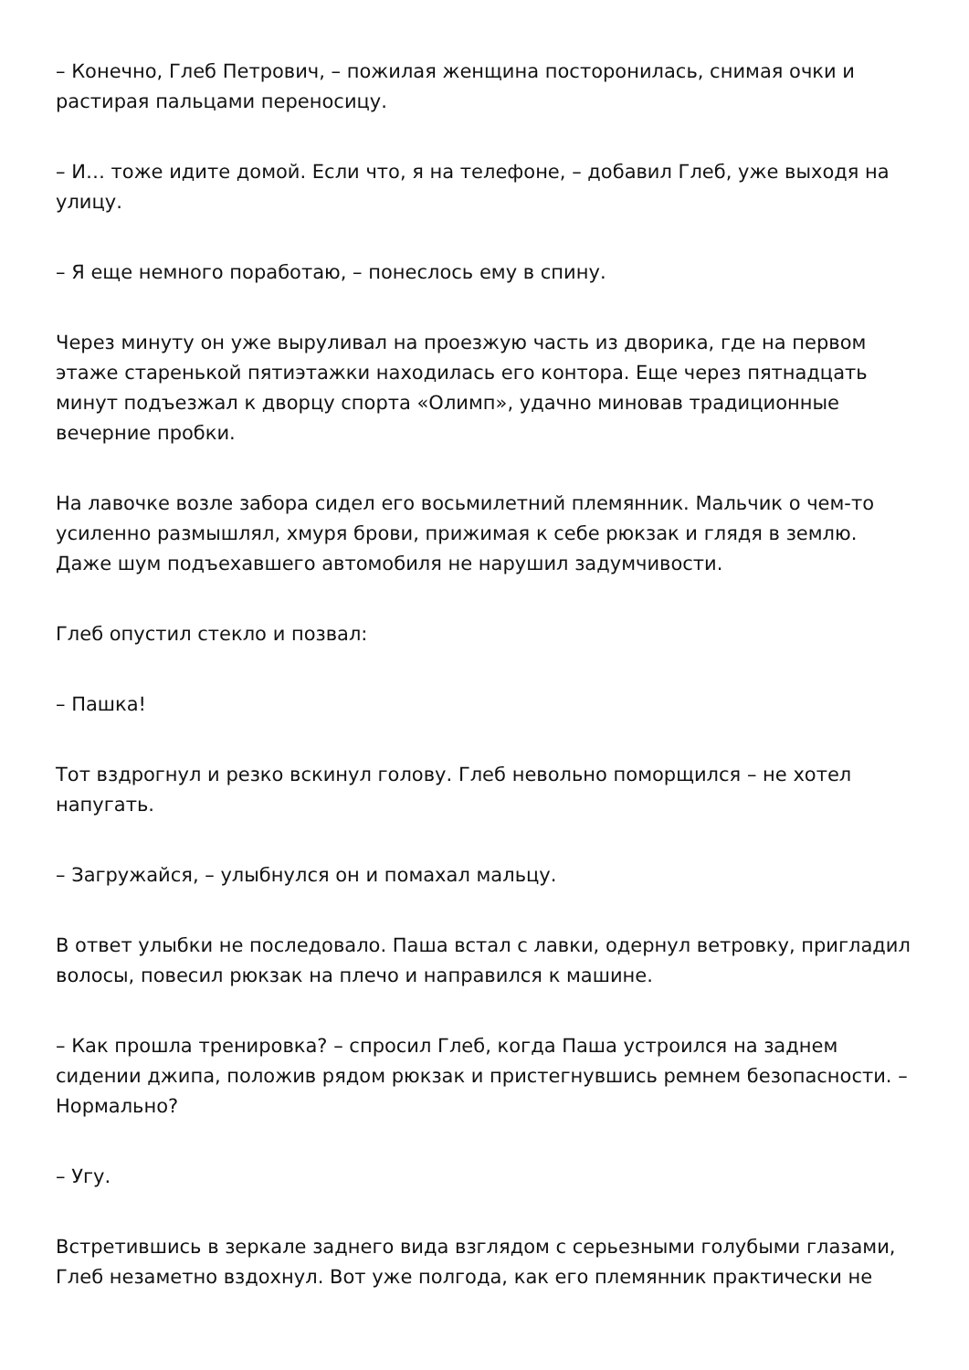– Конечно, Глеб Петрович, – пожилая женщина посторонилась, снимая очки и растирая пальцами переносицу.
– И… тоже идите домой. Если что, я на телефоне, – добавил Глеб, уже выходя на улицу.
– Я еще немного поработаю, – понеслось ему в спину.
Через минуту он уже выруливал на проезжую часть из дворика, где на первом этаже старенькой пятиэтажки находилась его контора. Еще через пятнадцать минут подъезжал к дворцу спорта «Олимп», удачно миновав традиционные вечерние пробки.
На лавочке возле забора сидел его восьмилетний племянник. Мальчик о чем-то усиленно размышлял, хмуря брови, прижимая к себе рюкзак и глядя в землю. Даже шум подъехавшего автомобиля не нарушил задумчивости.
Глеб опустил стекло и позвал:
– Пашка!
Тот вздрогнул и резко вскинул голову. Глеб невольно поморщился – не хотел напугать.
– Загружайся, – улыбнулся он и помахал мальцу.
В ответ улыбки не последовало. Паша встал с лавки, одернул ветровку, пригладил волосы, повесил рюкзак на плечо и направился к машине.
– Как прошла тренировка? – спросил Глеб, когда Паша устроился на заднем сидении джипа, положив рядом рюкзак и пристегнувшись ремнем безопасности. – Нормально?
– Угу.
Встретившись в зеркале заднего вида взглядом с серьезными голубыми глазами, Глеб незаметно вздохнул. Вот уже полгода, как его племянник практически не